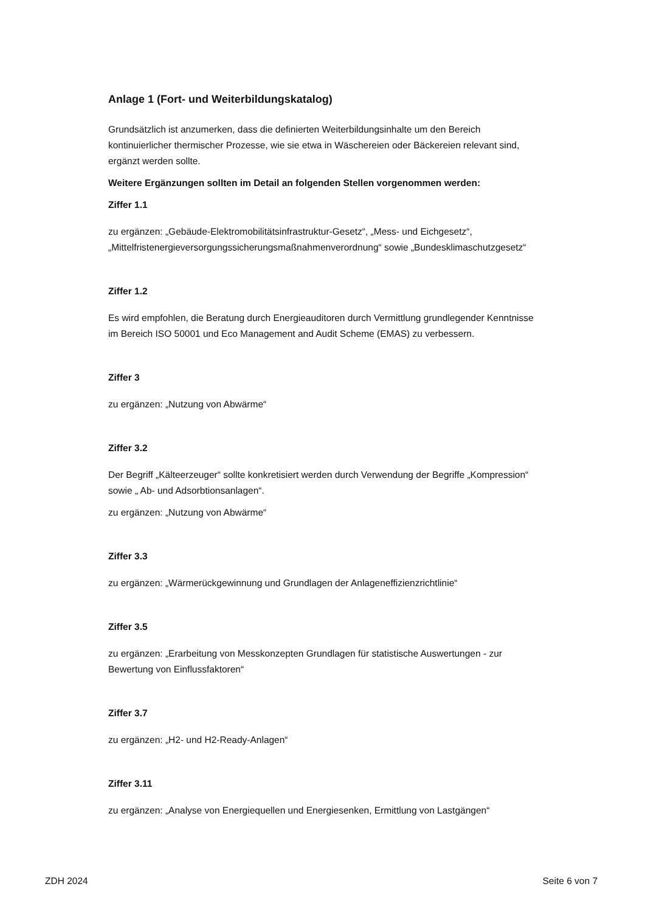Anlage 1 (Fort- und Weiterbildungskatalog)
Grundsätzlich ist anzumerken, dass die definierten Weiterbildungsinhalte um den Bereich kontinuierlicher thermischer Prozesse, wie sie etwa in Wäschereien oder Bäckereien relevant sind, ergänzt werden sollte.
Weitere Ergänzungen sollten im Detail an folgenden Stellen vorgenommen werden:
Ziffer 1.1
zu ergänzen: „Gebäude-Elektromobilitätsinfrastruktur-Gesetz“, „Mess- und Eichgesetz“, „Mittelfristenergieversorgungssicherungsmaßnahmenverordnung“ sowie „Bundesklimaschutzgesetz“
Ziffer 1.2
Es wird empfohlen, die Beratung durch Energieauditoren durch Vermittlung grundlegender Kenntnisse im Bereich ISO 50001 und Eco Management and Audit Scheme (EMAS) zu verbessern.
Ziffer 3
zu ergänzen: „Nutzung von Abwärme“
Ziffer 3.2
Der Begriff „Kälteerzeuger“ sollte konkretisiert werden durch Verwendung der Begriffe „Kompression“ sowie „ Ab- und Adsorbtionsanlagen“.
zu ergänzen: „Nutzung von Abwärme“
Ziffer 3.3
zu ergänzen: „Wärmerückgewinnung und Grundlagen der Anlageneffizienzrichtlinie“
Ziffer 3.5
zu ergänzen: „Erarbeitung von Messkonzepten Grundlagen für statistische Auswertungen - zur Bewertung von Einflussfaktoren“
Ziffer 3.7
zu ergänzen: „H2- und H2-Ready-Anlagen“
Ziffer 3.11
zu ergänzen: „Analyse von Energiequellen und Energiesenken, Ermittlung von Lastgängen“
ZDH 2024 Seite 6 von 7